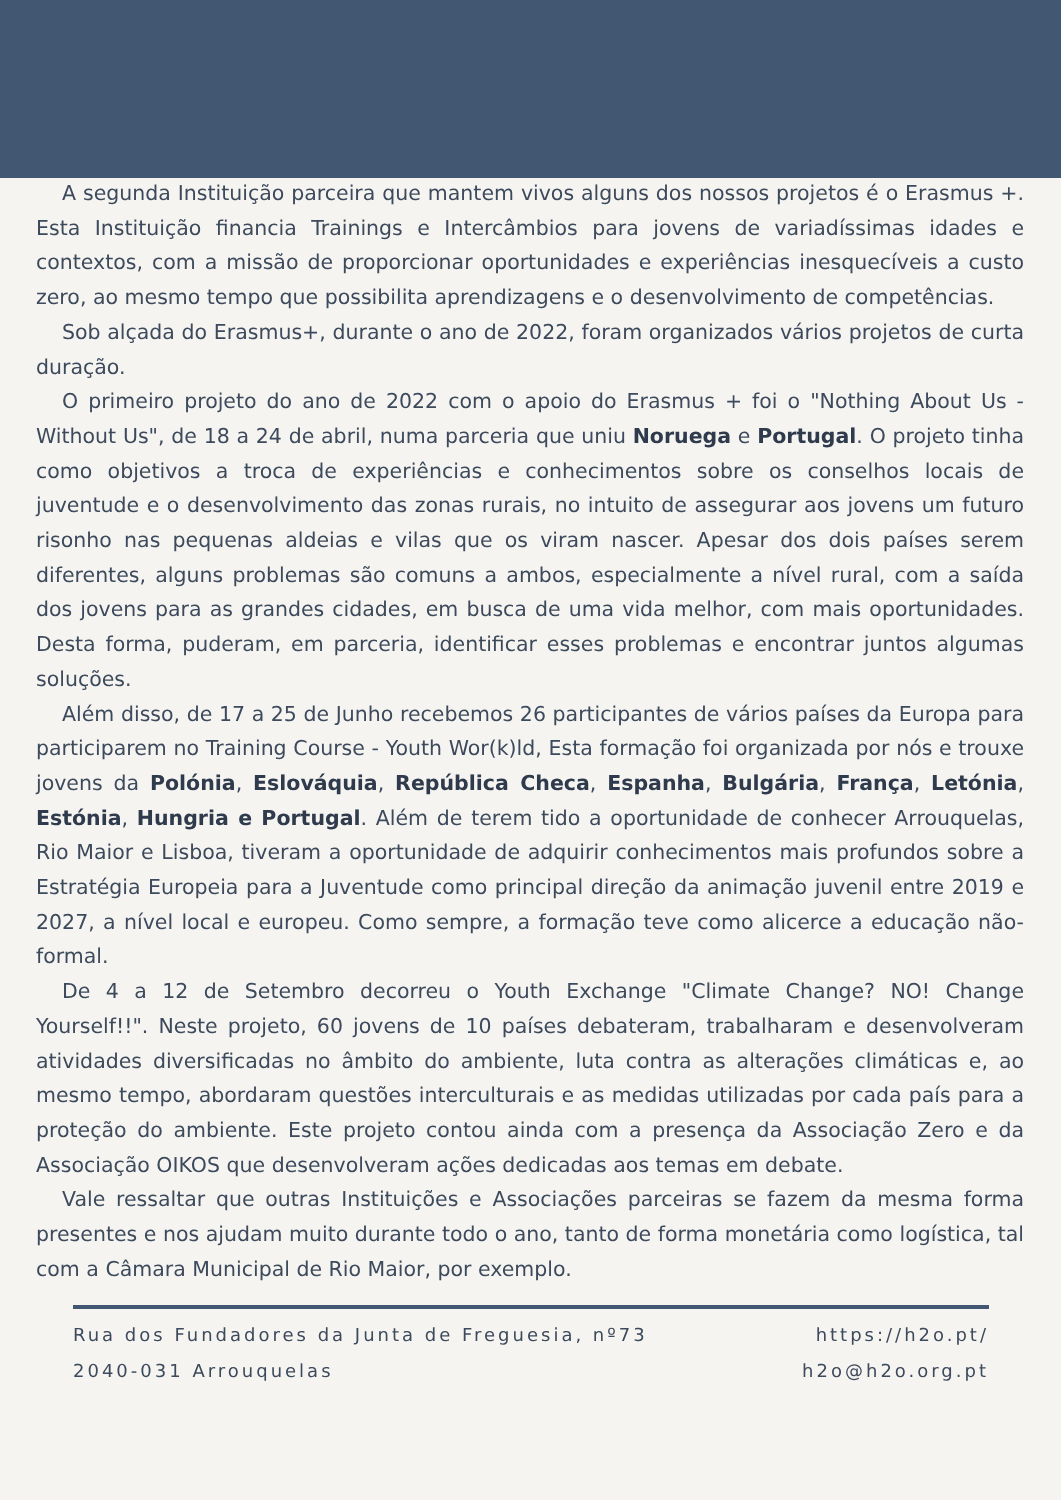A segunda Instituição parceira que mantem vivos alguns dos nossos projetos é o Erasmus +. Esta Instituição financia Trainings e Intercâmbios para jovens de variadíssimas idades e contextos, com a missão de proporcionar oportunidades e experiências inesquecíveis a custo zero, ao mesmo tempo que possibilita aprendizagens e o desenvolvimento de competências.
Sob alçada do Erasmus+, durante o ano de 2022, foram organizados vários projetos de curta duração.
O primeiro projeto do ano de 2022 com o apoio do Erasmus + foi o "Nothing About Us - Without Us", de 18 a 24 de abril, numa parceria que uniu Noruega e Portugal. O projeto tinha como objetivos a troca de experiências e conhecimentos sobre os conselhos locais de juventude e o desenvolvimento das zonas rurais, no intuito de assegurar aos jovens um futuro risonho nas pequenas aldeias e vilas que os viram nascer. Apesar dos dois países serem diferentes, alguns problemas são comuns a ambos, especialmente a nível rural, com a saída dos jovens para as grandes cidades, em busca de uma vida melhor, com mais oportunidades. Desta forma, puderam, em parceria, identificar esses problemas e encontrar juntos algumas soluções.
Além disso, de 17 a 25 de Junho recebemos 26 participantes de vários países da Europa para participarem no Training Course - Youth Wor(k)ld, Esta formação foi organizada por nós e trouxe jovens da Polónia, Eslováquia, República Checa, Espanha, Bulgária, França, Letónia, Estónia, Hungria e Portugal. Além de terem tido a oportunidade de conhecer Arrouquelas, Rio Maior e Lisboa, tiveram a oportunidade de adquirir conhecimentos mais profundos sobre a Estratégia Europeia para a Juventude como principal direção da animação juvenil entre 2019 e 2027, a nível local e europeu. Como sempre, a formação teve como alicerce a educação não-formal.
De 4 a 12 de Setembro decorreu o Youth Exchange "Climate Change? NO! Change Yourself!!". Neste projeto, 60 jovens de 10 países debateram, trabalharam e desenvolveram atividades diversificadas no âmbito do ambiente, luta contra as alterações climáticas e, ao mesmo tempo, abordaram questões interculturais e as medidas utilizadas por cada país para a proteção do ambiente. Este projeto contou ainda com a presença da Associação Zero e da Associação OIKOS que desenvolveram ações dedicadas aos temas em debate.
Vale ressaltar que outras Instituições e Associações parceiras se fazem da mesma forma presentes e nos ajudam muito durante todo o ano, tanto de forma monetária como logística, tal com a Câmara Municipal de Rio Maior, por exemplo.
Rua dos Fundadores da Junta de Freguesia, nº73
2040-031 Arrouquelas
https://h2o.pt/
h2o@h2o.org.pt